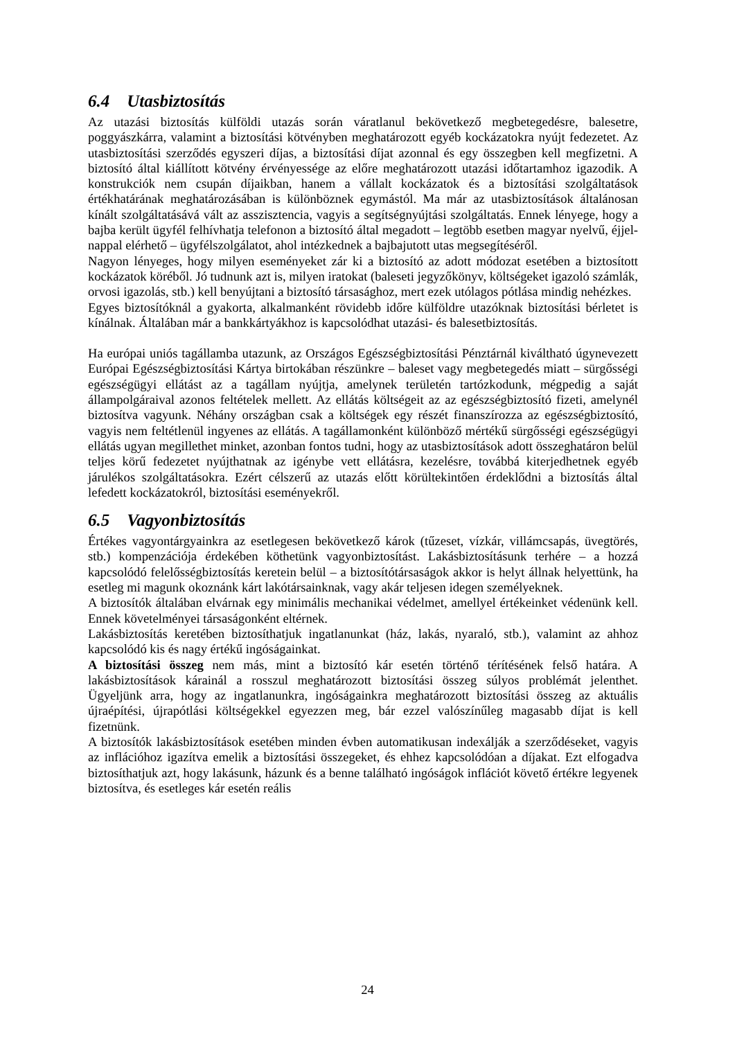6.4 Utasbiztosítás
Az utazási biztosítás külföldi utazás során váratlanul bekövetkező megbetegedésre, balesetre, poggyászkárra, valamint a biztosítási kötvényben meghatározott egyéb kockázatokra nyújt fedezetet. Az utasbiztosítási szerződés egyszeri díjas, a biztosítási díjat azonnal és egy összegben kell megfizetni. A biztosító által kiállított kötvény érvényessége az előre meghatározott utazási időtartamhoz igazodik. A konstrukciók nem csupán díjaikban, hanem a vállalt kockázatok és a biztosítási szolgáltatások értékhatárának meghatározásában is különböznek egymástól. Ma már az utasbiztosítások általánosan kínált szolgáltatásává vált az asszisztencia, vagyis a segítségnyújtási szolgáltatás. Ennek lényege, hogy a bajba került ügyfél felhívhatja telefonon a biztosító által megadott – legtöbb esetben magyar nyelvű, éjjel-nappal elérhető – ügyfélszolgálatot, ahol intézkednek a bajbajutott utas megsegítéséről.
Nagyon lényeges, hogy milyen eseményeket zár ki a biztosító az adott módozat esetében a biztosított kockázatok köréből. Jó tudnunk azt is, milyen iratokat (baleseti jegyzőkönyv, költségeket igazoló számlák, orvosi igazolás, stb.) kell benyújtani a biztosító társasághoz, mert ezek utólagos pótlása mindig nehézkes.
Egyes biztosítóknál a gyakorta, alkalmanként rövidebb időre külföldre utazóknak biztosítási bérletet is kínálnak. Általában már a bankkártyákhoz is kapcsolódhat utazási- és balesetbiztosítás.
Ha európai uniós tagállamba utazunk, az Országos Egészségbiztosítási Pénztárnál kiváltható úgynevezett Európai Egészségbiztosítási Kártya birtokában részünkre – baleset vagy megbetegedés miatt – sürgősségi egészségügyi ellátást az a tagállam nyújtja, amelynek területén tartózkodunk, mégpedig a saját állampolgáraival azonos feltételek mellett. Az ellátás költségeit az az egészségbiztosító fizeti, amelynél biztosítva vagyunk. Néhány országban csak a költségek egy részét finanszírozza az egészségbiztosító, vagyis nem feltétlenül ingyenes az ellátás. A tagállamonként különböző mértékű sürgősségi egészségügyi ellátás ugyan megillethet minket, azonban fontos tudni, hogy az utasbiztosítások adott összeghatáron belül teljes körű fedezetet nyújthatnak az igénybe vett ellátásra, kezelésre, továbbá kiterjedhetnek egyéb járulékos szolgáltatásokra. Ezért célszerű az utazás előtt körültekintően érdeklődni a biztosítás által lefedett kockázatokról, biztosítási eseményekről.
6.5 Vagyonbiztosítás
Értékes vagyontárgyainkra az esetlegesen bekövetkező károk (tűzeset, vízkár, villámcsapás, üvegtörés, stb.) kompenzációja érdekében köthetünk vagyonbiztosítást. Lakásbiztosításunk terhére – a hozzá kapcsolódó felelősségbiztosítás keretein belül – a biztosítótársaságok akkor is helyt állnak helyettünk, ha esetleg mi magunk okoznánk kárt lakótársainknak, vagy akár teljesen idegen személyeknek.
A biztosítók általában elvárnak egy minimális mechanikai védelmet, amellyel értékeinket védenünk kell. Ennek követelményei társaságonként eltérnek.
Lakásbiztosítás keretében biztosíthatjuk ingatlanunkat (ház, lakás, nyaraló, stb.), valamint az ahhoz kapcsolódó kis és nagy értékű ingóságainkat.
A biztosítási összeg nem más, mint a biztosító kár esetén történő térítésének felső határa. A lakásbiztosítások kárainál a rosszul meghatározott biztosítási összeg súlyos problémát jelenthet. Ügyeljünk arra, hogy az ingatlanunkra, ingóságainkra meghatározott biztosítási összeg az aktuális újraépítési, újrapótlási költségekkel egyezzen meg, bár ezzel valószínűleg magasabb díjat is kell fizetnünk.
A biztosítók lakásbiztosítások esetében minden évben automatikusan indexálják a szerződéseket, vagyis az inflációhoz igazítva emelik a biztosítási összegeket, és ehhez kapcsolódóan a díjakat. Ezt elfogadva biztosíthatjuk azt, hogy lakásunk, házunk és a benne található ingóságok inflációt követő értékre legyenek biztosítva, és esetleges kár esetén reális
24